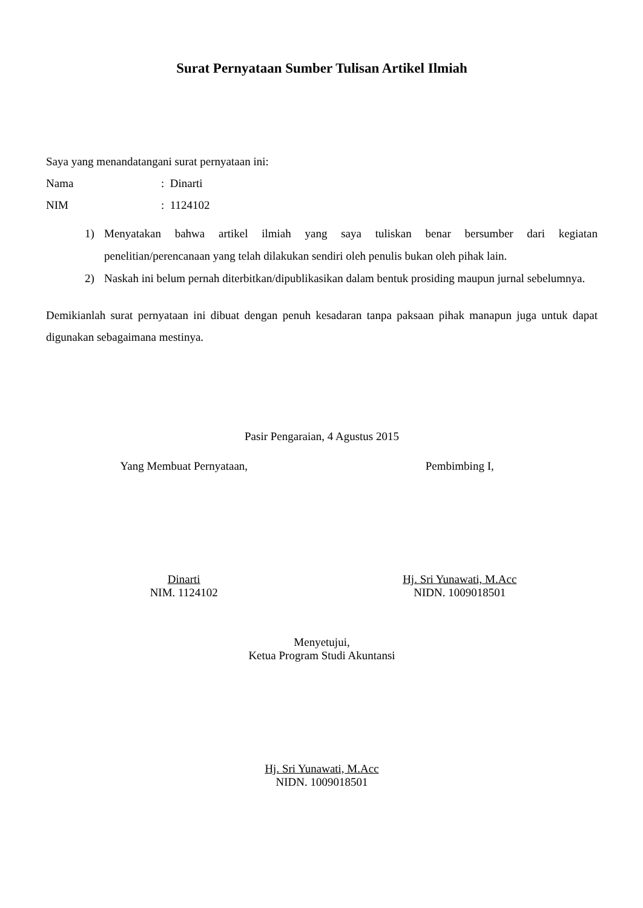Surat Pernyataan Sumber Tulisan Artikel Ilmiah
Saya yang menandatangani surat pernyataan ini:
Nama: Dinarti
NIM: 1124102
1) Menyatakan bahwa artikel ilmiah yang saya tuliskan benar bersumber dari kegiatan penelitian/perencanaan yang telah dilakukan sendiri oleh penulis bukan oleh pihak lain.
2) Naskah ini belum pernah diterbitkan/dipublikasikan dalam bentuk prosiding maupun jurnal sebelumnya.
Demikianlah surat pernyataan ini dibuat dengan penuh kesadaran tanpa paksaan pihak manapun juga untuk dapat digunakan sebagaimana mestinya.
Pasir Pengaraian, 4 Agustus 2015
Yang Membuat Pernyataan, Pembimbing I,
Dinarti
NIM. 1124102
Hj. Sri Yunawati, M.Acc
NIDN. 1009018501
Menyetujui,
Ketua Program Studi Akuntansi
Hj. Sri Yunawati, M.Acc
NIDN. 1009018501